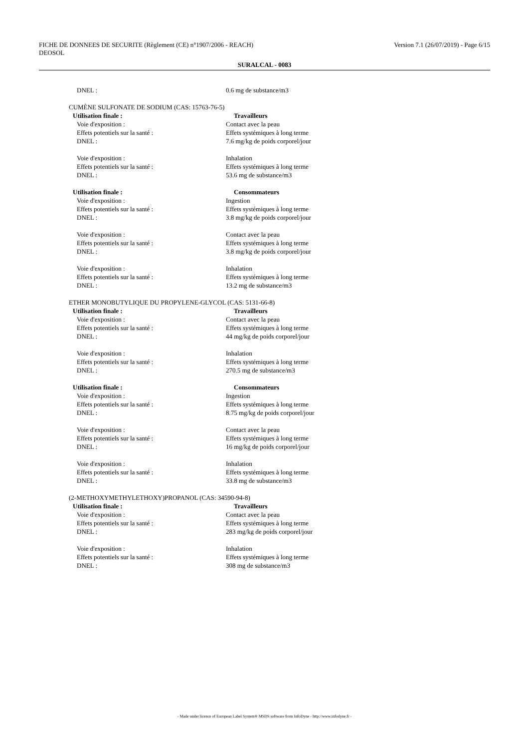Version 7.1 (26/07/2019) - Page 6/15 FICHE DE DONNEES DE SECURITE (Règlement (CE) n°1907/2006 - REACH)
DEOSOL
SURALCAL - 0083
DNEL : 0.6 mg de substance/m3
CUMÈNE SULFONATE DE SODIUM (CAS: 15763-76-5)
Utilisation finale : Travailleurs
Voie d'exposition : Contact avec la peau
Effets potentiels sur la santé : Effets systémiques à long terme
DNEL : 7.6 mg/kg de poids corporel/jour
Voie d'exposition : Inhalation
Effets potentiels sur la santé : Effets systémiques à long terme
DNEL : 53.6 mg de substance/m3
Utilisation finale : Consommateurs
Voie d'exposition : Ingestion
Effets potentiels sur la santé : Effets systémiques à long terme
DNEL : 3.8 mg/kg de poids corporel/jour
Voie d'exposition : Contact avec la peau
Effets potentiels sur la santé : Effets systémiques à long terme
DNEL : 3.8 mg/kg de poids corporel/jour
Voie d'exposition : Inhalation
Effets potentiels sur la santé : Effets systémiques à long terme
DNEL : 13.2 mg de substance/m3
ETHER MONOBUTYLIQUE DU PROPYLENE-GLYCOL (CAS: 5131-66-8)
Utilisation finale : Travailleurs
Voie d'exposition : Contact avec la peau
Effets potentiels sur la santé : Effets systémiques à long terme
DNEL : 44 mg/kg de poids corporel/jour
Voie d'exposition : Inhalation
Effets potentiels sur la santé : Effets systémiques à long terme
DNEL : 270.5 mg de substance/m3
Utilisation finale : Consommateurs
Voie d'exposition : Ingestion
Effets potentiels sur la santé : Effets systémiques à long terme
DNEL : 8.75 mg/kg de poids corporel/jour
Voie d'exposition : Contact avec la peau
Effets potentiels sur la santé : Effets systémiques à long terme
DNEL : 16 mg/kg de poids corporel/jour
Voie d'exposition : Inhalation
Effets potentiels sur la santé : Effets systémiques à long terme
DNEL : 33.8 mg de substance/m3
(2-METHOXYMETHYLETHOXY)PROPANOL (CAS: 34590-94-8)
Utilisation finale : Travailleurs
Voie d'exposition : Contact avec la peau
Effets potentiels sur la santé : Effets systémiques à long terme
DNEL : 283 mg/kg de poids corporel/jour
Voie d'exposition : Inhalation
Effets potentiels sur la santé : Effets systémiques à long terme
DNEL : 308 mg de substance/m3
- Made under licence of European Label System® MSDS software from InfoDyne - http://www.infodyne.fr -